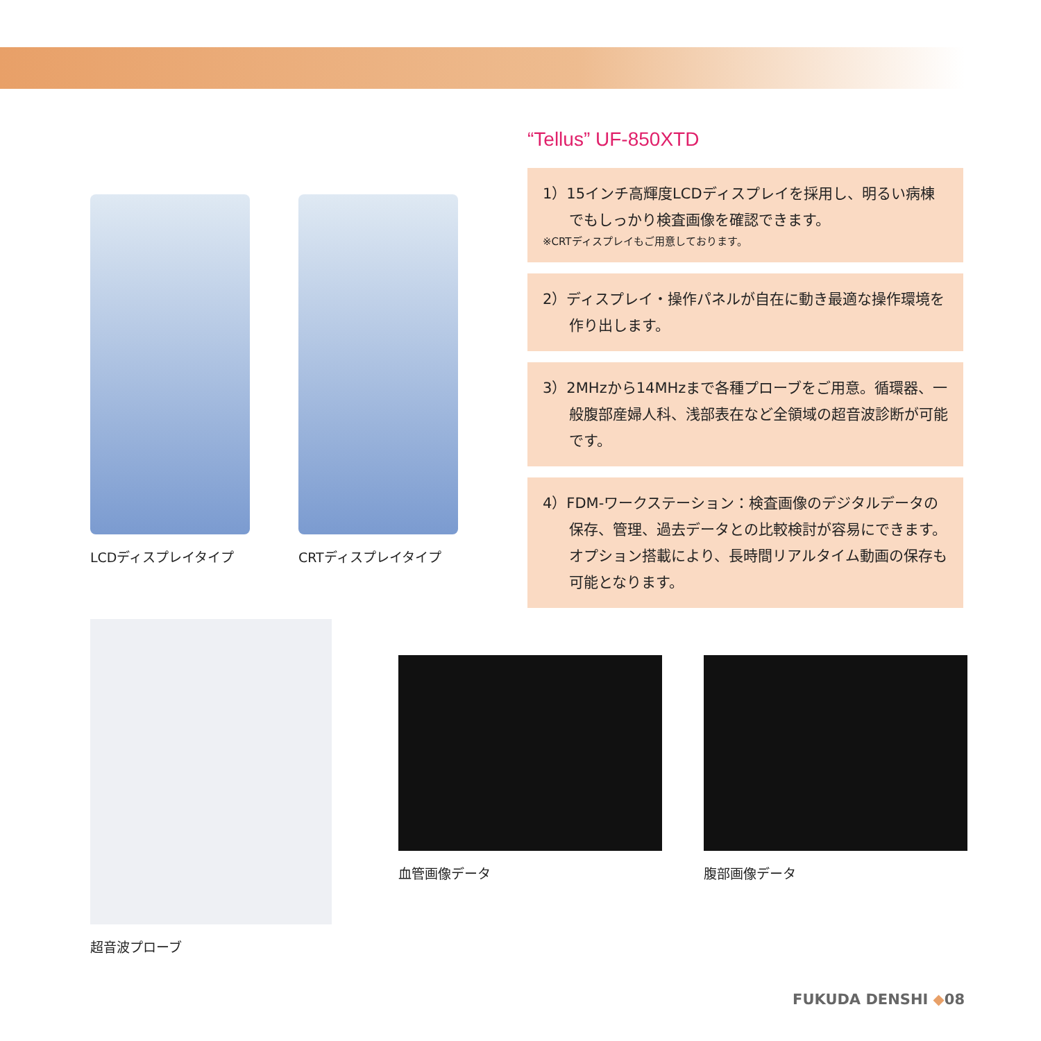LCDディスプレイタイプ CRTディスプレイタイプ
“Tellus” UF-850XTD
1）15インチ高輝度LCDディスプレイを採用し、明るい病棟でもしっかり検査画像を確認できます。
※CRTディスプレイもご用意しております。
2）ディスプレイ・操作パネルが自在に動き最適な操作環境を作り出します。
3）2MHzから14MHzまで各種プローブをご用意。循環器、一般腹部産婦人科、浅部表在など全領域の超音波診断が可能です。
4）FDM-ワークステーション：検査画像のデジタルデータの保存、管理、過去データとの比較検討が容易にできます。オプション搭載により、長時間リアルタイム動画の保存も可能となります。
超音波プローブ 血管画像データ 腹部画像データ
FUKUDA DENSHI ◆08